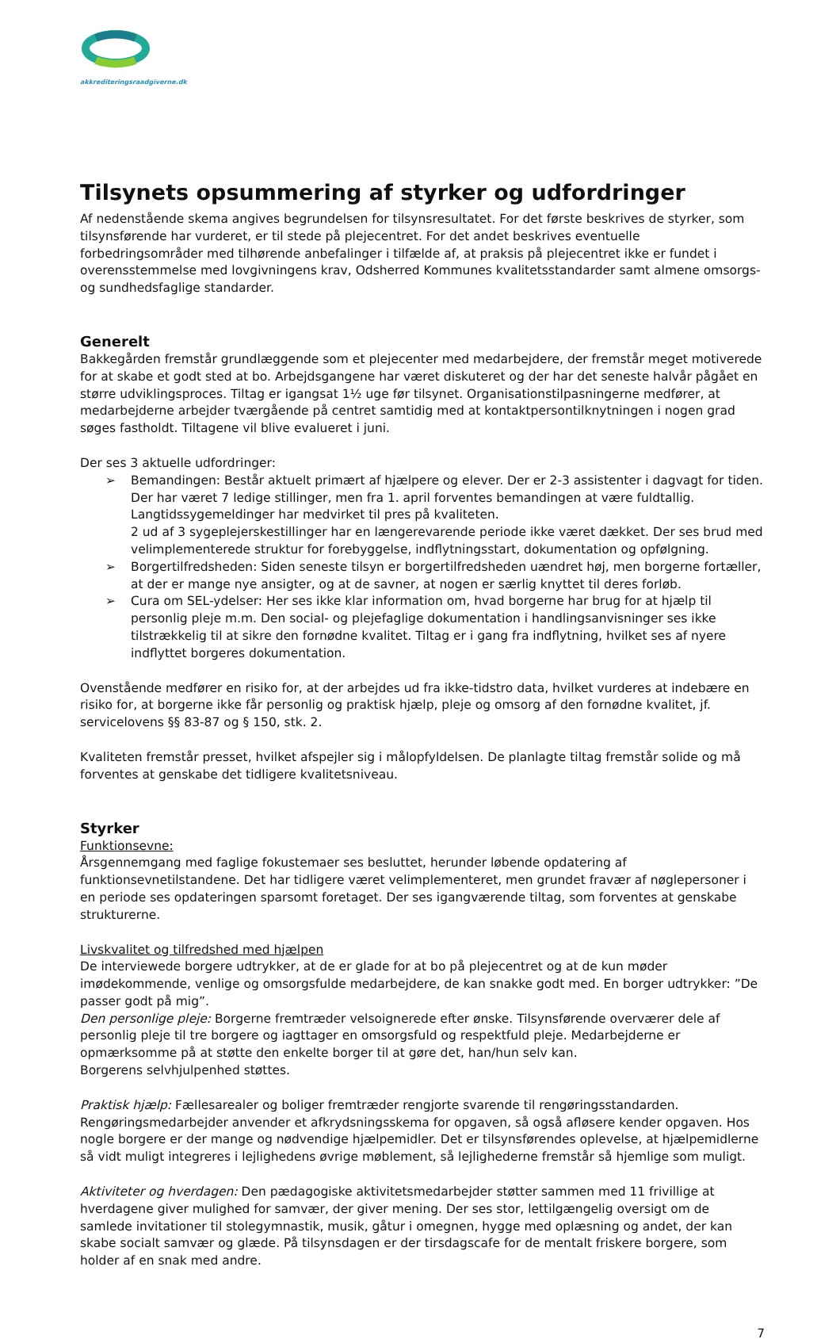akkrediteringsraadgiverne.dk
Tilsynets opsummering af styrker og udfordringer
Af nedenstående skema angives begrundelsen for tilsynsresultatet. For det første beskrives de styrker, som tilsynsførende har vurderet, er til stede på plejecentret. For det andet beskrives eventuelle forbedringsområder med tilhørende anbefalinger i tilfælde af, at praksis på plejecentret ikke er fundet i overensstemmelse med lovgivningens krav, Odsherred Kommunes kvalitetsstandarder samt almene omsorgs- og sundhedsfaglige standarder.
Generelt
Bakkegården fremstår grundlæggende som et plejecenter med medarbejdere, der fremstår meget motiverede for at skabe et godt sted at bo. Arbejdsgangene har været diskuteret og der har det seneste halvår pågået en større udviklingsproces. Tiltag er igangsat 1½ uge før tilsynet. Organisationstilpasningerne medfører, at medarbejderne arbejder tværgående på centret samtidig med at kontaktpersontilknytningen i nogen grad søges fastholdt. Tiltagene vil blive evalueret i juni.
Der ses 3 aktuelle udfordringer:
➢ Bemandingen: Består aktuelt primært af hjælpere og elever. Der er 2-3 assistenter i dagvagt for tiden. Der har været 7 ledige stillinger, men fra 1. april forventes bemandingen at være fuldtallig. Langtidssygemeldinger har medvirket til pres på kvaliteten.
2 ud af 3 sygeplejerskestillinger har en længerevarende periode ikke været dækket. Der ses brud med velimplementerede struktur for forebyggelse, indflytningsstart, dokumentation og opfølgning.
➢ Borgertilfredsheden: Siden seneste tilsyn er borgertilfredsheden uændret høj, men borgerne fortæller, at der er mange nye ansigter, og at de savner, at nogen er særlig knyttet til deres forløb.
➢ Cura om SEL-ydelser: Her ses ikke klar information om, hvad borgerne har brug for at hjælp til personlig pleje m.m. Den social- og plejefaglige dokumentation i handlingsanvisninger ses ikke tilstrækkelig til at sikre den fornødne kvalitet. Tiltag er i gang fra indflytning, hvilket ses af nyere indflyttet borgeres dokumentation.
Ovenstående medfører en risiko for, at der arbejdes ud fra ikke-tidstro data, hvilket vurderes at indebære en risiko for, at borgerne ikke får personlig og praktisk hjælp, pleje og omsorg af den fornødne kvalitet, jf. servicelovens §§ 83-87 og § 150, stk. 2.
Kvaliteten fremstår presset, hvilket afspejler sig i målopfyldelsen. De planlagte tiltag fremstår solide og må forventes at genskabe det tidligere kvalitetsniveau.
Styrker
Funktionsevne:
Årsgennemgang med faglige fokustemaer ses besluttet, herunder løbende opdatering af funktionsevnetilstandene. Det har tidligere været velimplementeret, men grundet fravær af nøglepersoner i en periode ses opdateringen sparsomt foretaget. Der ses igangværende tiltag, som forventes at genskabe strukturerne.
Livskvalitet og tilfredshed med hjælpen
De interviewede borgere udtrykker, at de er glade for at bo på plejecentret og at de kun møder imødekommende, venlige og omsorgsfulde medarbejdere, de kan snakke godt med. En borger udtrykker: ”De passer godt på mig”.
Den personlige pleje: Borgerne fremtræder velsoignerede efter ønske. Tilsynsførende overværer dele af personlig pleje til tre borgere og iagttager en omsorgsfuld og respektfuld pleje. Medarbejderne er opmærksomme på at støtte den enkelte borger til at gøre det, han/hun selv kan.
Borgerens selvhjulpenhed støttes.
Praktisk hjælp: Fællesarealer og boliger fremtræder rengjorte svarende til rengøringsstandarden. Rengøringsmedarbejder anvender et afkrydsningsskema for opgaven, så også afløsere kender opgaven. Hos nogle borgere er der mange og nødvendige hjælpemidler. Det er tilsynsførendes oplevelse, at hjælpemidlerne så vidt muligt integreres i lejlighedens øvrige møblement, så lejlighederne fremstår så hjemlige som muligt.
Aktiviteter og hverdagen: Den pædagogiske aktivitetsmedarbejder støtter sammen med 11 frivillige at hverdagene giver mulighed for samvær, der giver mening. Der ses stor, lettilgængelig oversigt om de samlede invitationer til stolegymnastik, musik, gåtur i omegnen, hygge med oplæsning og andet, der kan skabe socialt samvær og glæde. På tilsynsdagen er der tirsdagscafe for de mentalt friskere borgere, som holder af en snak med andre.
7